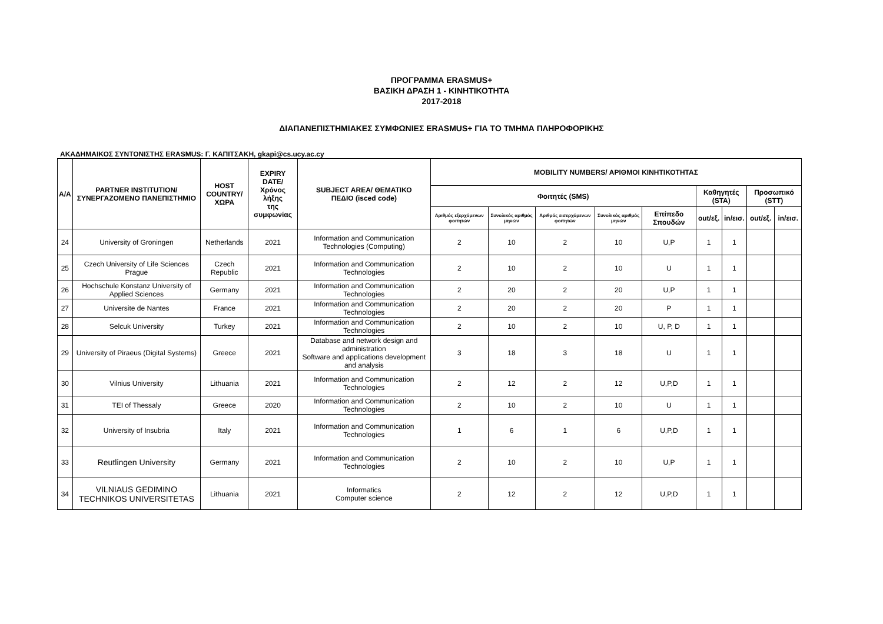ΠΡΟΓΡΑΜΜΑ ERASMUS+
ΒΑΣΙΚΗ ΔΡΑΣΗ 1 - ΚΙΝΗΤΙΚΟΤΗΤΑ
2017-2018
ΔΙΑΠΑΝΕΠΙΣΤΗΜΙΑΚΕΣ ΣΥΜΦΩΝΙΕΣ ERASMUS+ ΓΙΑ ΤΟ ΤΜΗΜΑ ΠΛΗΡΟΦΟΡΙΚΗΣ
ΑΚΑΔΗΜΑΙΚΟΣ ΣΥΝΤΟΝΙΣΤΗΣ ERASMUS: Γ. ΚΑΠΙΤΣΑΚΗ, gkapi@cs.ucy.ac.cy
| A/A | PARTNER INSTITUTION/ ΣΥΝΕΡΓΑΖΟΜΕΝΟ ΠΑΝΕΠΙΣΤΗΜΙΟ | HOST COUNTRY/ ΧΩΡΑ | EXPIRY DATE/ Χρόνος λήξης της συμφωνίας | SUBJECT AREA/ ΘΕΜΑΤΙΚΟ ΠΕΔΙΟ (isced code) | MOBILITY NUMBERS/ ΑΡΙΘΜΟΙ ΚΙΝΗΤΙΚΟΤΗΤΑΣ | | | | | | | | |
| --- | --- | --- | --- | --- | --- | --- | --- | --- | --- | --- | --- | --- | --- |
| | | | | | Φοιτητές (SMS) | | | | | Καθηγητές (STA) | | Προσωπικό (STT) | |
| | | | | | Αριθμός εξερχόμενων φοιτητών | Συνολικός αριθμός μηνών | Αριθμός εισερχόμενων φοιτητών | Συνολικός αριθμός μηνών | Επίπεδο Σπουδών | out/εξ. | in/εισ. | out/εξ. | in/εισ. |
| 24 | University of Groningen | Netherlands | 2021 | Information and Communication Technologies (Computing) | 2 | 10 | 2 | 10 | U,P | 1 | 1 | | |
| 25 | Czech University of Life Sciences Prague | Czech Republic | 2021 | Information and Communication Technologies | 2 | 10 | 2 | 10 | U | 1 | 1 | | |
| 26 | Hochschule Konstanz University of Applied Sciences | Germany | 2021 | Information and Communication Technologies | 2 | 20 | 2 | 20 | U,P | 1 | 1 | | |
| 27 | Universite de Nantes | France | 2021 | Information and Communication Technologies | 2 | 20 | 2 | 20 | P | 1 | 1 | | |
| 28 | Selcuk University | Turkey | 2021 | Information and Communication Technologies | 2 | 10 | 2 | 10 | U, P, D | 1 | 1 | | |
| 29 | University of Piraeus (Digital Systems) | Greece | 2021 | Database and network design and administration Software and applications development and analysis | 3 | 18 | 3 | 18 | U | 1 | 1 | | |
| 30 | Vilnius University | Lithuania | 2021 | Information and Communication Technologies | 2 | 12 | 2 | 12 | U,P,D | 1 | 1 | | |
| 31 | TEI of Thessaly | Greece | 2020 | Information and Communication Technologies | 2 | 10 | 2 | 10 | U | 1 | 1 | | |
| 32 | University of Insubria | Italy | 2021 | Information and Communication Technologies | 1 | 6 | 1 | 6 | U,P,D | 1 | 1 | | |
| 33 | Reutlingen University | Germany | 2021 | Information and Communication Technologies | 2 | 10 | 2 | 10 | U,P | 1 | 1 | | |
| 34 | VILNIAUS GEDIMINO TECHNIKOS UNIVERSITETAS | Lithuania | 2021 | Informatics Computer science | 2 | 12 | 2 | 12 | U,P,D | 1 | 1 | | |